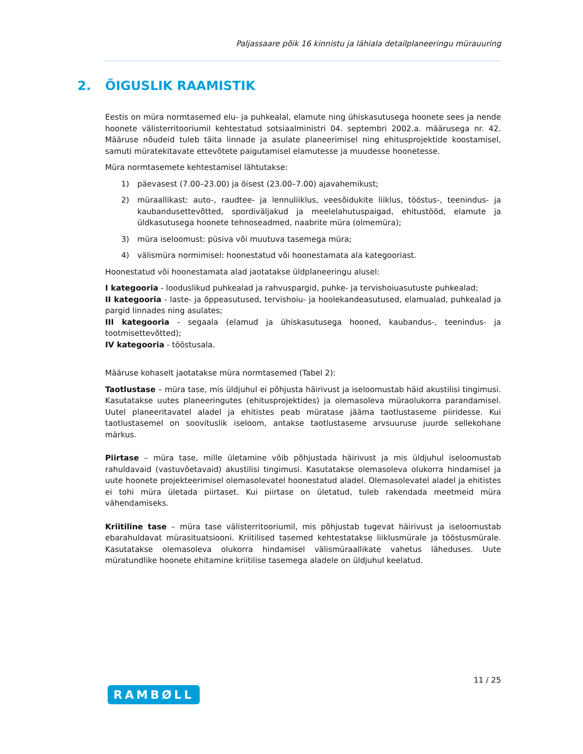Paljassaare põik 16 kinnistu ja lähiala detailplaneeringu mürauuring
2. ÕIGUSLIK RAAMISTIK
Eestis on müra normtasemed elu- ja puhkealal, elamute ning ühiskasutusega hoonete sees ja nende hoonete välisterritooriumil kehtestatud sotsiaalministri 04. septembri 2002.a. määrusega nr. 42. Määruse nõudeid tuleb täita linnade ja asulate planeerimisel ning ehitusprojektide koostamisel, samuti müratekitavate ettevõtete paigutamisel elamutesse ja muudesse hoonetesse.
Müra normtasemete kehtestamisel lähtutakse:
1) päevasest (7.00–23.00) ja öisest (23.00–7.00) ajavahemikust;
2) müraallikast: auto-, raudtee- ja lennuliiklus, veesõidukite liiklus, tööstus-, teenindus- ja kaubandusettevõtted, spordiväljakud ja meelelahutuspaigad, ehitustööd, elamute ja üldkasutusega hoonete tehnoseadmed, naabrite müra (olmemüra);
3) müra iseloomust: püsiva või muutuva tasemega müra;
4) välismüra normimisel: hoonestatud või hoonestamata ala kategooriast.
Hoonestatud või hoonestamata alad jaotatakse üldplaneeringu alusel:
I kategooria - looduslikud puhkealad ja rahvuspargid, puhke- ja tervishoiuasutuste puhkealad;
II kategooria - laste- ja õppeasutused, tervishoiu- ja hoolekandeasutused, elamualad, puhkealad ja pargid linnades ning asulates;
III kategooria - segaala (elamud ja ühiskasutusega hooned, kaubandus-, teenindus- ja tootmisettevõtted);
IV kategooria - tööstusala.
Määruse kohaselt jaotatakse müra normtasemed (Tabel 2):
Taotlustase – müra tase, mis üldjuhul ei põhjusta häirivust ja iseloomustab häid akustilisi tingimusi. Kasutatakse uutes planeeringutes (ehitusprojektides) ja olemasoleva müraolukorra parandamisel. Uutel planeeritavatel aladel ja ehitistes peab müratase jääma taotlustaseme piiridesse. Kui taotlustasemel on soovituslik iseloom, antakse taotlustaseme arvsuuruse juurde sellekohane märkus.
Piirtase – müra tase, mille ületamine võib põhjustada häirivust ja mis üldjuhul iseloomustab rahuldavaid (vastuvõetavaid) akustilisi tingimusi. Kasutatakse olemasoleva olukorra hindamisel ja uute hoonete projekteerimisel olemasolevatel hoonestatud aladel. Olemasolevatel aladel ja ehitistes ei tohi müra ületada piirtaset. Kui piirtase on ületatud, tuleb rakendada meetmeid müra vähendamiseks.
Kriitiline tase – müra tase välisterritooriumil, mis põhjustab tugevat häirivust ja iseloomustab ebarahuldavat mürasituatsiooni. Kriitilised tasemed kehtestatakse liiklusmürale ja tööstusmürale. Kasutatakse olemasoleva olukorra hindamisel välismüraallikate vahetus läheduses. Uute müratundlike hoonete ehitamine kriitilise tasemega aladele on üldjuhul keelatud.
11 / 25
RAMBØLL